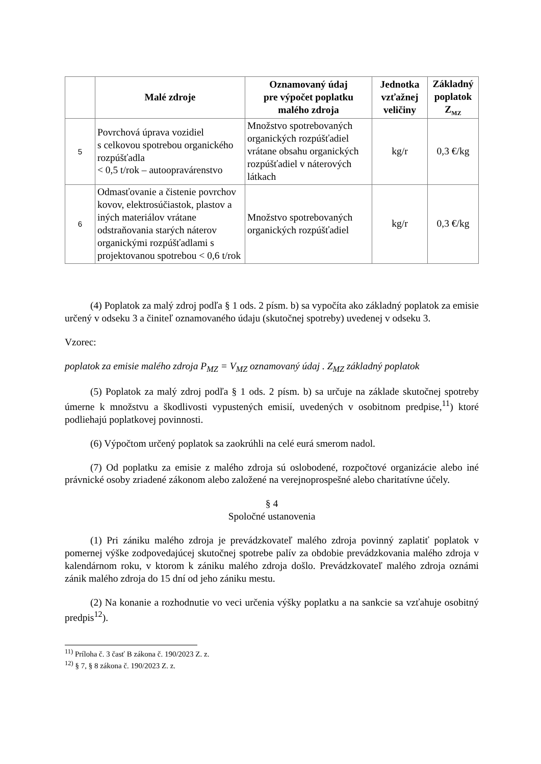| | Malé zdroje | Oznamovaný údaj pre výpočet poplatku malého zdroja | Jednotka vzťažnej veličiny | Základný poplatok Z<sub>MZ</sub> |
| --- | --- | --- | --- | --- |
| 5 | Povrchová úprava vozidiel s celkovou spotrebou organického rozpúšťadla < 0,5 t/rok – autoopravárenstvo | Množstvo spotrebovaných organických rozpúšťadiel vrátane obsahu organických rozpúšťadiel v náterových látkach | kg/r | 0,3 €/kg |
| 6 | Odmasťovanie a čistenie povrchov kovov, elektrosúčiastok, plastov a iných materiálov vrátane odstraňovania starých náterov organickými rozpúšťadlami s projektovanou spotrebou < 0,6 t/rok | Množstvo spotrebovaných organických rozpúšťadiel | kg/r | 0,3 €/kg |
(4) Poplatok za malý zdroj podľa § 1 ods. 2 písm. b) sa vypočíta ako základný poplatok za emisie určený v odseku 3 a činiteľ oznamovaného údaju (skutočnej spotreby) uvedenej v odseku 3.
Vzorec:
poplatok za emisie malého zdroja P<sub>MZ</sub> = V<sub>MZ</sub> oznamovaný údaj . Z<sub>MZ</sub> základný poplatok
(5) Poplatok za malý zdroj podľa § 1 ods. 2 písm. b) sa určuje na základe skutočnej spotreby úmerne k množstvu a škodlivosti vypustených emisií, uvedených v osobitnom predpise,<sup>11</sup>) ktoré podliehajú poplatkovej povinnosti.
(6) Výpočtom určený poplatok sa zaokrúhli na celé eurá smerom nadol.
(7) Od poplatku za emisie z malého zdroja sú oslobodené, rozpočtové organizácie alebo iné právnické osoby zriadené zákonom alebo založené na verejnoprospešné alebo charitatívne účely.
§ 4
Spoločné ustanovenia
(1) Pri zániku malého zdroja je prevádzkovateľ malého zdroja povinný zaplatiť poplatok v pomernej výške zodpovedajúcej skutočnej spotrebe palív za obdobie prevádzkovania malého zdroja v kalendárnom roku, v ktorom k zániku malého zdroja došlo. Prevádzkovateľ malého zdroja oznámi zánik malého zdroja do 15 dní od jeho zániku mestu.
(2) Na konanie a rozhodnutie vo veci určenia výšky poplatku a na sankcie sa vzťahuje osobitný predpis<sup>12</sup>).
<sup>11)</sup> Príloha č. 3 časť B zákona č. 190/2023 Z. z.
<sup>12)</sup> § 7, § 8 zákona č. 190/2023 Z. z.